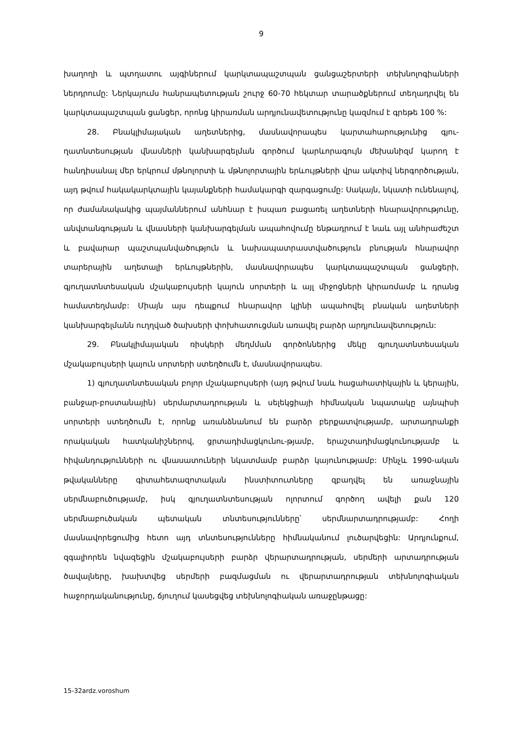9
խաղողի և պտղատու այգիներում կարկտապաշտպան ցանցաշերտերի տեխնոլոգիաների ներդրումը: Ներկայումս հանրապետության շուրջ 60-70 հեկտար տարածքներում տեղադրվել են կարկտապաշտպան ցանցեր, որոնց կիրառման արդյունավետությունը կազմում է գրեթե 100 %:
28. Բնակլիմայական աղետներից, մասնավորապես կարտահարությունից գյու-ղատնտեսության վնասների կանխարգելման գործում կարևորագույն մեխանիզմ կարող է հանդիսանալ մեր երկրում մթնոլորտի և մթնոլորտային երևույթների վրա ակտիվ ներգործության, այդ թվում հակակարկտային կայանքների համակարգի զարգացումը: Սակայն, նկատի ունենալով, որ ժամանակակից պայմաններում անհնար է իսպառ բացառել աղետների հնարավորությունը, անվտանգության և վնասների կանխարգելման ապահովումը ենթադրում է նաև այլ անհրաժեշտ և բավարար պաշտպանվածություն և նախապատրաստվածություն բնության հնարավոր տարերային աղետալի երևույթներին, մասնավորապես կարկտապաշտպան ցանցերի, գյուղատնտեսական մշակաբույսերի կայուն սորտերի և այլ միջոցների կիրառմամբ և դրանց համատեղմամբ: Միայն այս դեպքում հնարավոր կլինի ապահովել բնական աղետների կանխարգելմանն ուղղված ծախսերի փոխհատուցման առավել բարձր արդյունավետություն:
29. Բնակլիմայական ռիսկերի մեղմման գործոններից մեկը գյուղատնտեսական մշակաբույսերի կայուն սորտերի ստեղծումն է, մասնավորապես.
1) գյուղատնտեսական բոլոր մշակաբույսերի (այդ թվում նաև հացահատիկային և կերային, բանջար-բոստանային) սերմարտադրության և սելեկցիայի հիմնական նպատակը այնպիսի սորտերի ստեղծումն է, որոնք առանձնանում են բարձր բերքատվությամբ, արտադրանքի որակական հատկանիշներով, ցրտադիմացկունու-թյամբ, երաշտադիմացկունությամբ և հիվանդությունների ու վնասատուների նկատմամբ բարձր կայունությամբ: Մինչև 1990-ական թվականները գիտահետազոտական ինստիտուտները զբաղվել են առաջնային սերմնաբուծությամբ, իսկ գյուղատնտեսության ոլորտում գործող ավելի քան 120 սերմնաբուծական պետական տնտեսությունները՝ սերմնարտադրությամբ: Հողի մասնավորեցումից հետո այդ տնտեսությունները հիմնականում լուծարվեցին: Արդյունքում, զգալիորեն նվազեցին մշակաբույսերի բարձր վերարտադրության, սերմերի արտադրության ծավալները, խախտվեց սերմերի բազմացման ու վերարտադրության տեխնոլոգիական հաջորդականությունը, ճյուղում կասեցվեց տեխնոլոգիական առաջընթացը:
15-32ardz.voroshum